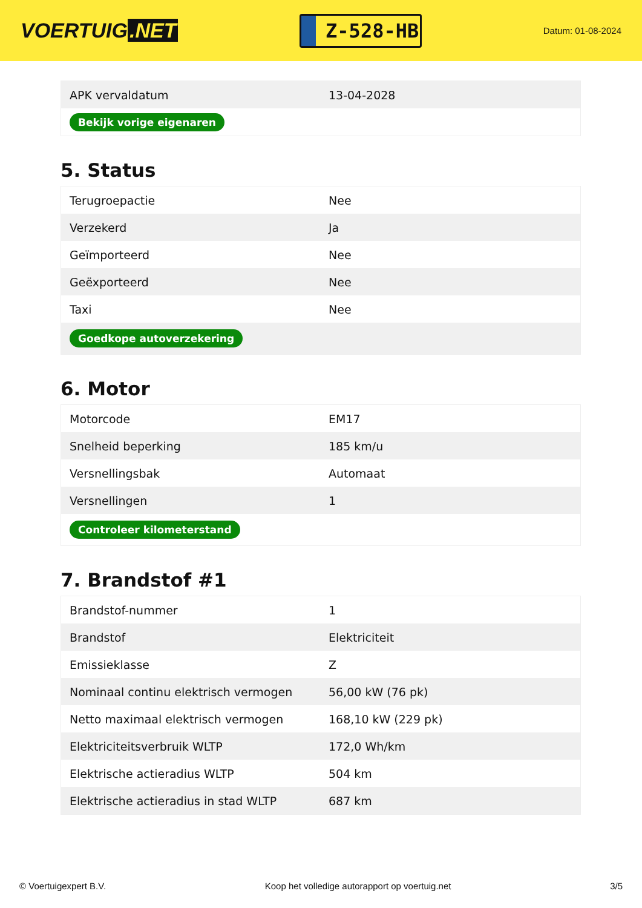VOERTUIG.NET
Z-528-HB
Datum: 01-08-2024
| APK vervaldatum | 13-04-2028 |
| Bekijk vorige eigenaren | |
5. Status
| Terugroepactie | Nee |
| Verzekerd | Ja |
| Geïmporteerd | Nee |
| Geëxporteerd | Nee |
| Taxi | Nee |
| Goedkope autoverzekering | |
6. Motor
| Motorcode | EM17 |
| Snelheid beperking | 185 km/u |
| Versnellingsbak | Automaat |
| Versnellingen | 1 |
| Controleer kilometerstand | |
7. Brandstof #1
| Brandstof-nummer | 1 |
| Brandstof | Elektriciteit |
| Emissieklasse | Z |
| Nominaal continu elektrisch vermogen | 56,00 kW (76 pk) |
| Netto maximaal elektrisch vermogen | 168,10 kW (229 pk) |
| Elektriciteitsverbruik WLTP | 172,0 Wh/km |
| Elektrische actieradius WLTP | 504 km |
| Elektrische actieradius in stad WLTP | 687 km |
© Voertuigexpert B.V. Koop het volledige autorapport op voertuig.net 3/5